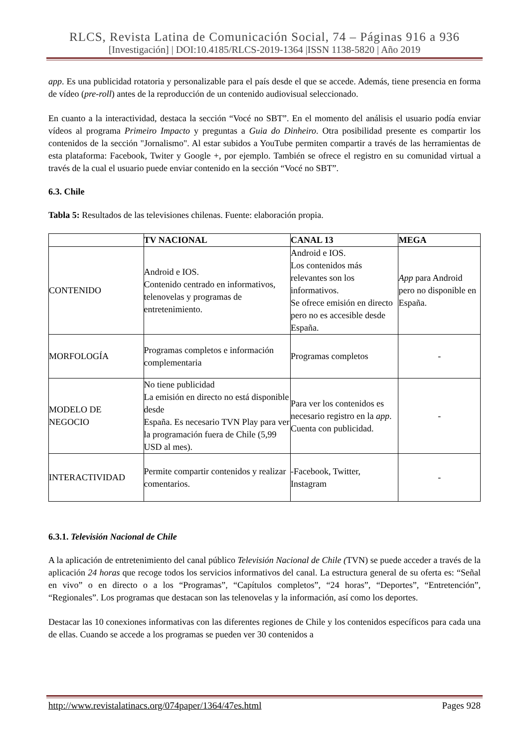RLCS, Revista Latina de Comunicación Social, 74 – Páginas 916 a 936
[Investigación] | DOI:10.4185/RLCS-2019-1364 |ISSN 1138-5820 | Año 2019
app. Es una publicidad rotatoria y personalizable para el país desde el que se accede. Además, tiene presencia en forma de vídeo (pre-roll) antes de la reproducción de un contenido audiovisual seleccionado.
En cuanto a la interactividad, destaca la sección “Vocé no SBT”. En el momento del análisis el usuario podía enviar vídeos al programa Primeiro Impacto y preguntas a Guia do Dinheiro. Otra posibilidad presente es compartir los contenidos de la sección "Jornalismo". Al estar subidos a YouTube permiten compartir a través de las herramientas de esta plataforma: Facebook, Twiter y Google +, por ejemplo. También se ofrece el registro en su comunidad virtual a través de la cual el usuario puede enviar contenido en la sección “Vocé no SBT”.
6.3. Chile
Tabla 5: Resultados de las televisiones chilenas. Fuente: elaboración propia.
| | TV NACIONAL | CANAL 13 | MEGA |
| --- | --- | --- | --- |
| CONTENIDO | Android e IOS. Contenido centrado en informativos, telenovelas y programas de entretenimiento. | Android e IOS. Los contenidos más relevantes son los informativos. Se ofrece emisión en directo pero no es accesible desde España. | App para Android pero no disponible en España. |
| MORFOLOGÍA | Programas completos e información complementaria | Programas completos | - |
| MODELO DE NEGOCIO | No tiene publicidad La emisión en directo no está disponible desde España. Es necesario TVN Play para ver la programación fuera de Chile (5,99 USD al mes). | Para ver los contenidos es necesario registro en la app . Cuenta con publicidad. | - |
| INTERACTIVIDAD | Permite compartir contenidos y realizar comentarios. | -Facebook, Twitter, Instagram | - |
6.3.1. Televisión Nacional de Chile
A la aplicación de entretenimiento del canal público Televisión Nacional de Chile (TVN) se puede acceder a través de la aplicación 24 horas que recoge todos los servicios informativos del canal. La estructura general de su oferta es: “Señal en vivo” o en directo o a los “Programas”, “Capítulos completos”, “24 horas”, “Deportes”, “Entretención”, “Regionales”. Los programas que destacan son las telenovelas y la información, así como los deportes.
Destacar las 10 conexiones informativas con las diferentes regiones de Chile y los contenidos específicos para cada una de ellas. Cuando se accede a los programas se pueden ver 30 contenidos a
http://www.revistalatinacs.org/074paper/1364/47es.html Pages 928